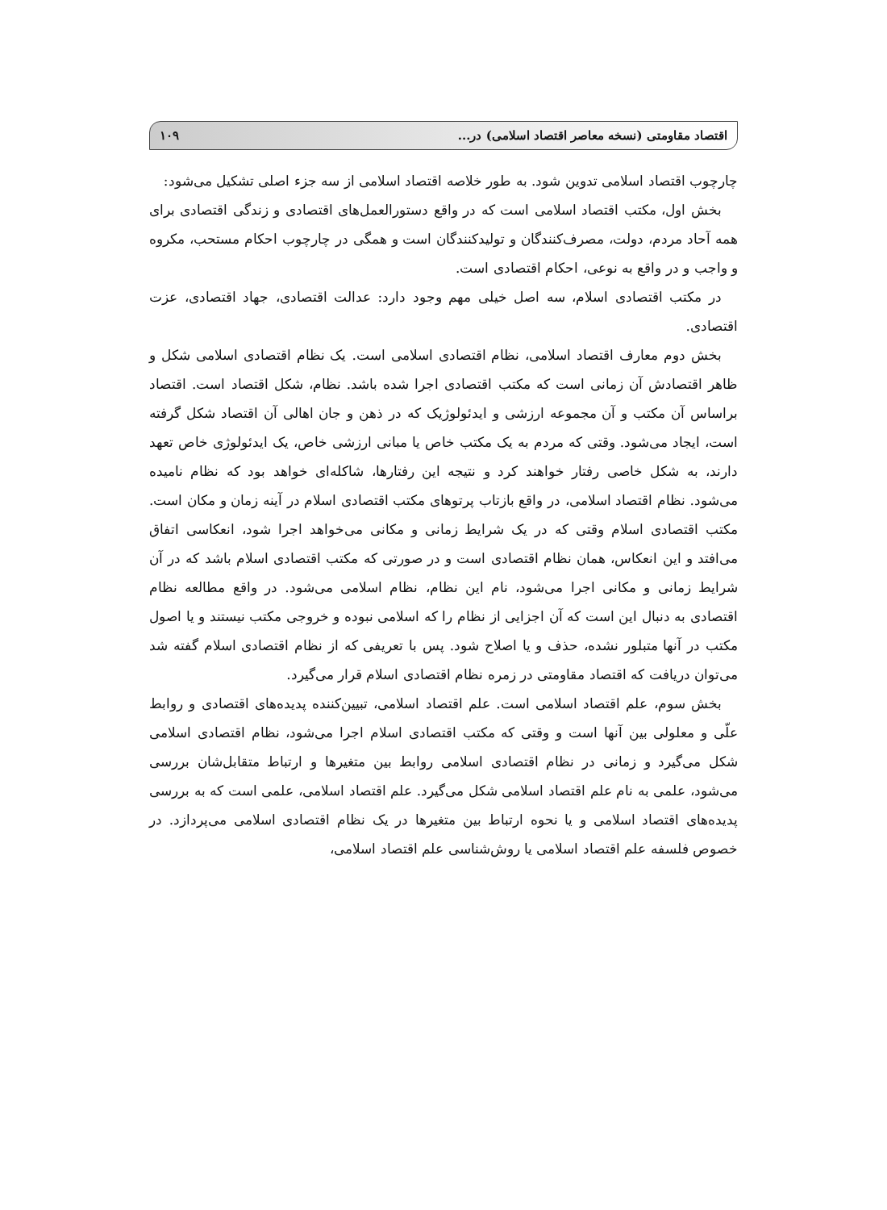اقتصاد مقاومتی (نسخه معاصر اقتصاد اسلامی) در... ۱۰۹
چارچوب اقتصاد اسلامی تدوین شود. به طور خلاصه اقتصاد اسلامی از سه جزء اصلی تشکیل می‌شود:
بخش اول، مکتب اقتصاد اسلامی است که در واقع دستورالعمل‌های اقتصادی و زندگی اقتصادی برای همه آحاد مردم، دولت، مصرف‌کنندگان و تولیدکنندگان است و همگی در چارچوب احکام مستحب، مکروه و واجب و در واقع به نوعی، احکام اقتصادی است.
در مکتب اقتصادی اسلام، سه اصل خیلی مهم وجود دارد: عدالت اقتصادی، جهاد اقتصادی، عزت اقتصادی.
بخش دوم معارف اقتصاد اسلامی، نظام اقتصادی اسلامی است. یک نظام اقتصادی اسلامی شکل و ظاهر اقتصادش آن زمانی است که مکتب اقتصادی اجرا شده باشد. نظام، شکل اقتصاد است. اقتصاد براساس آن مکتب و آن مجموعه ارزشی و ایدئولوژیک که در ذهن و جان اهالی آن اقتصاد شکل گرفته است، ایجاد می‌شود. وقتی که مردم به یک مکتب خاص یا مبانی ارزشی خاص، یک ایدئولوژی خاص تعهد دارند، به شکل خاصی رفتار خواهند کرد و نتیجه این رفتارها، شاکله‌ای خواهد بود که نظام نامیده می‌شود. نظام اقتصاد اسلامی، در واقع بازتاب پرتوهای مکتب اقتصادی اسلام در آینه زمان و مکان است. مکتب اقتصادی اسلام وقتی که در یک شرایط زمانی و مکانی می‌خواهد اجرا شود، انعکاسی اتفاق می‌افتد و این انعکاس، همان نظام اقتصادی است و در صورتی که مکتب اقتصادی اسلام باشد که در آن شرایط زمانی و مکانی اجرا می‌شود، نام این نظام، نظام اسلامی می‌شود. در واقع مطالعه نظام اقتصادی به دنبال این است که آن اجزایی از نظام را که اسلامی نبوده و خروجی مکتب نیستند و یا اصول مکتب در آنها متبلور نشده، حذف و یا اصلاح شود. پس با تعریفی که از نظام اقتصادی اسلام گفته شد می‌توان دریافت که اقتصاد مقاومتی در زمره نظام اقتصادی اسلام قرار می‌گیرد.
بخش سوم، علم اقتصاد اسلامی است. علم اقتصاد اسلامی، تبیین‌کننده پدیده‌های اقتصادی و روابط علّی و معلولی بین آنها است و وقتی که مکتب اقتصادی اسلام اجرا می‌شود، نظام اقتصادی اسلامی شکل می‌گیرد و زمانی در نظام اقتصادی اسلامی روابط بین متغیرها و ارتباط متقابل‌شان بررسی می‌شود، علمی به نام علم اقتصاد اسلامی شکل می‌گیرد. علم اقتصاد اسلامی، علمی است که به بررسی پدیده‌های اقتصاد اسلامی و یا نحوه ارتباط بین متغیرها در یک نظام اقتصادی اسلامی می‌پردازد. در خصوص فلسفه علم اقتصاد اسلامی یا روش‌شناسی علم اقتصاد اسلامی،